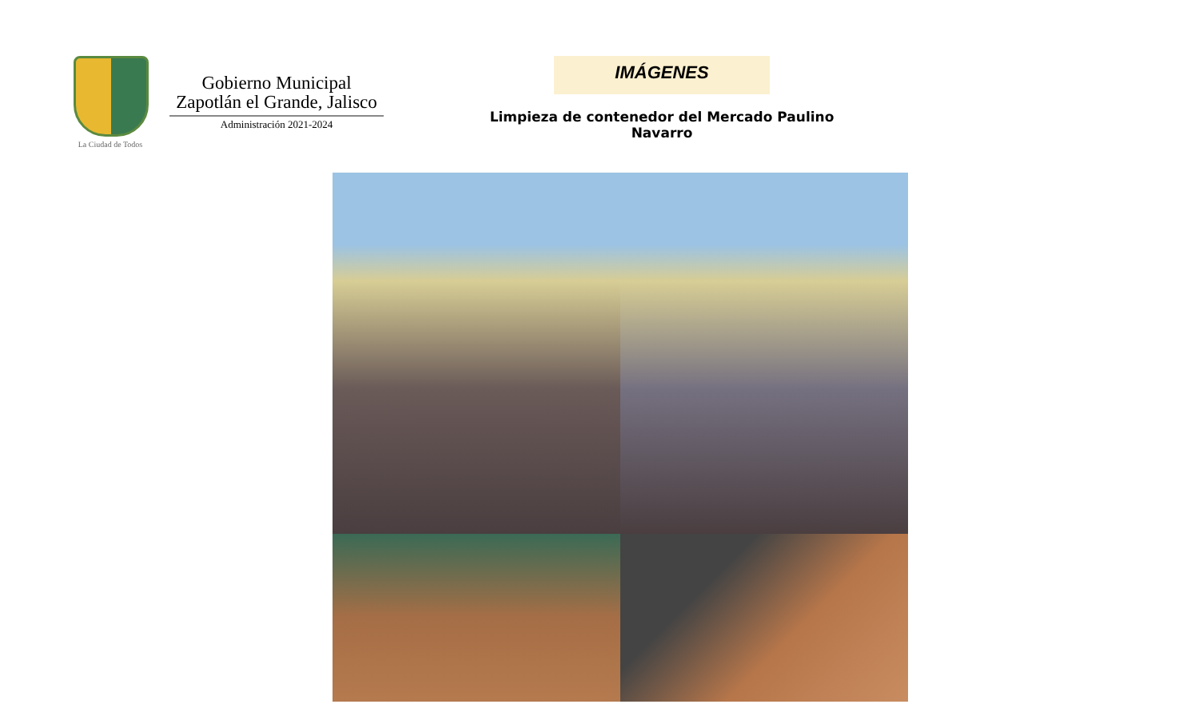La Ciudad de Todos
Gobierno Municipal
Zapotlán el Grande, Jalisco
Administración 2021-2024
IMÁGENES
Limpieza de contenedor del Mercado Paulino Navarro